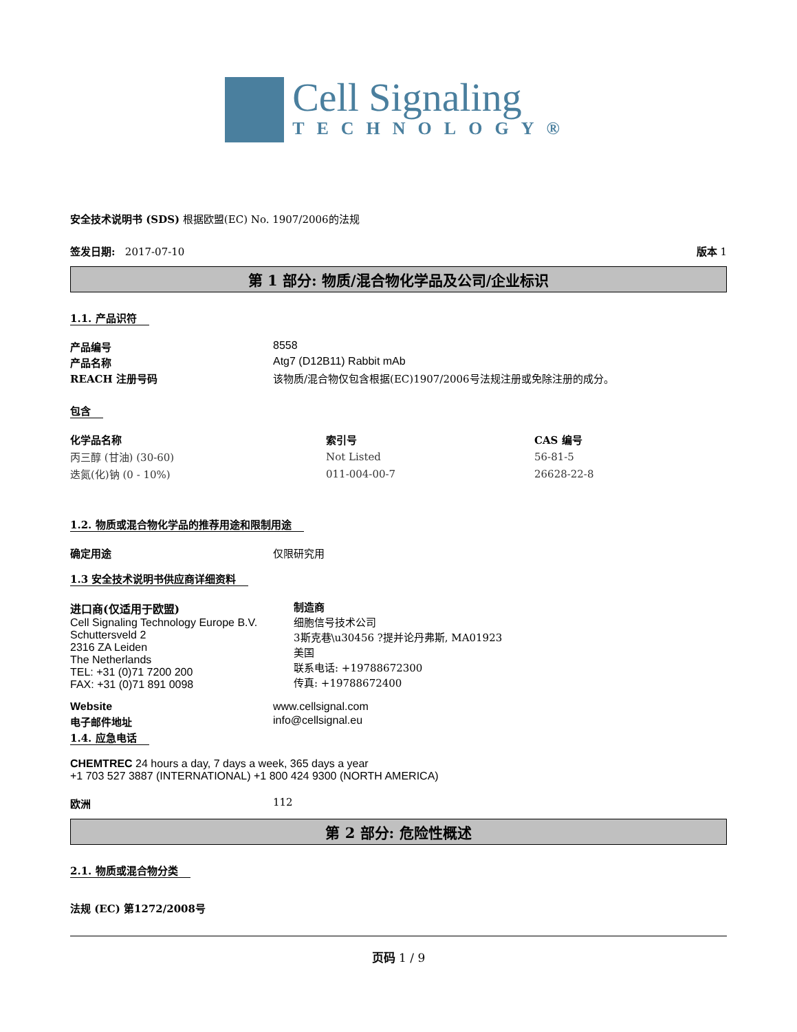Cell Signaling
TECHNOLOGY®
安全技术说明书 (SDS) 根据欧盟(EC) No. 1907/2006的法规
签发日期: 2017-07-10 版本 1
第 1 部分: 物质/混合物化学品及公司/企业标识
1.1. 产品识符
产品编号 8558
产品名称 Atg7 (D12B11) Rabbit mAb
REACH 注册号码 该物质/混合物仅包含根据(EC)1907/2006号法规注册或免除注册的成分。
包含
| 化学品名称 | 索引号 | CAS 编号 |
| --- | --- | --- |
| 丙三醇 (甘油) (30-60) | Not Listed | 56-81-5 |
| 迭氮(化)钠 (0 - 10%) | 011-004-00-7 | 26628-22-8 |
1.2. 物质或混合物化学品的推荐用途和限制用途
确定用途 仅限研究用
1.3 安全技术说明书供应商详细资料
进口商(仅适用于欧盟)
Cell Signaling Technology Europe B.V.
Schuttersveld 2
2316 ZA Leiden
The Netherlands
TEL: +31 (0)71 7200 200
FAX: +31 (0)71 891 0098
制造商
细胞信号技术公司
3斯克巷\u30456 ?提并论丹弗斯, MA01923
美国
联系电话: +19788672300
传真: +19788672400
Website www.cellsignal.com
电子邮件地址 info@cellsignal.eu
1.4. 应急电话
CHEMTREC 24 hours a day, 7 days a week, 365 days a year
+1 703 527 3887 (INTERNATIONAL) +1 800 424 9300 (NORTH AMERICA)
欧洲 112
第 2 部分: 危险性概述
2.1. 物质或混合物分类
法规 (EC) 第1272/2008号
页码 1 / 9